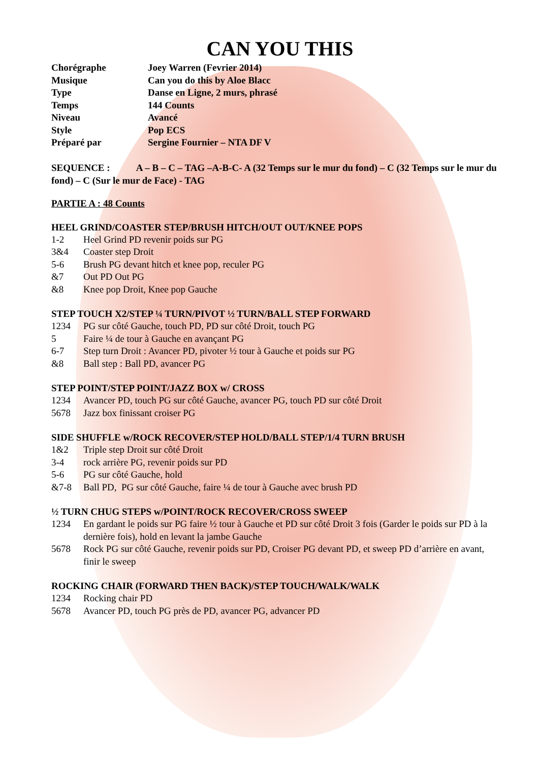CAN YOU THIS
Chorégraphe
Joey Warren (Fevrier 2014)
Musique
Can you do this by Aloe Blacc
Type
Danse en Ligne, 2 murs, phrasé
Temps
144 Counts
Niveau
Avancé
Style
Pop ECS
Préparé par
Sergine Fournier – NTA DF V
SEQUENCE : A – B – C – TAG –A-B-C- A (32 Temps sur le mur du fond) – C (32 Temps sur le mur du fond) – C (Sur le mur de Face) - TAG
PARTIE A : 48 Counts
HEEL GRIND/COASTER STEP/BRUSH HITCH/OUT OUT/KNEE POPS
1-2
Heel Grind PD revenir poids sur PG
3&4
Coaster step Droit
5-6
Brush PG devant hitch et knee pop, reculer PG
&7
Out PD Out PG
&8
Knee pop Droit, Knee pop Gauche
STEP TOUCH X2/STEP ¼ TURN/PIVOT ½ TURN/BALL STEP FORWARD
1234
PG sur côté Gauche, touch PD, PD sur côté Droit, touch PG
5
Faire ¼ de tour à Gauche en avançant PG
6-7
Step turn Droit : Avancer PD, pivoter ½ tour à Gauche et poids sur PG
&8
Ball step : Ball PD, avancer PG
STEP POINT/STEP POINT/JAZZ BOX w/ CROSS
1234
Avancer PD, touch PG sur côté Gauche, avancer PG, touch PD sur côté Droit
5678
Jazz box finissant croiser PG
SIDE SHUFFLE w/ROCK RECOVER/STEP HOLD/BALL STEP/1/4 TURN BRUSH
1&2
Triple step Droit sur côté Droit
3-4
rock arrière PG, revenir poids sur PD
5-6
PG sur côté Gauche, hold
&7-8
Ball PD, PG sur côté Gauche, faire ¼ de tour à Gauche avec brush PD
½ TURN CHUG STEPS w/POINT/ROCK RECOVER/CROSS SWEEP
1234
En gardant le poids sur PG faire ½ tour à Gauche et PD sur côté Droit 3 fois (Garder le poids sur PD à la dernière fois), hold en levant la jambe Gauche
5678
Rock PG sur côté Gauche, revenir poids sur PD, Croiser PG devant PD, et sweep PD d’arrière en avant, finir le sweep
ROCKING CHAIR (FORWARD THEN BACK)/STEP TOUCH/WALK/WALK
1234
Rocking chair PD
5678
Avancer PD, touch PG près de PD, avancer PG, advancer PD